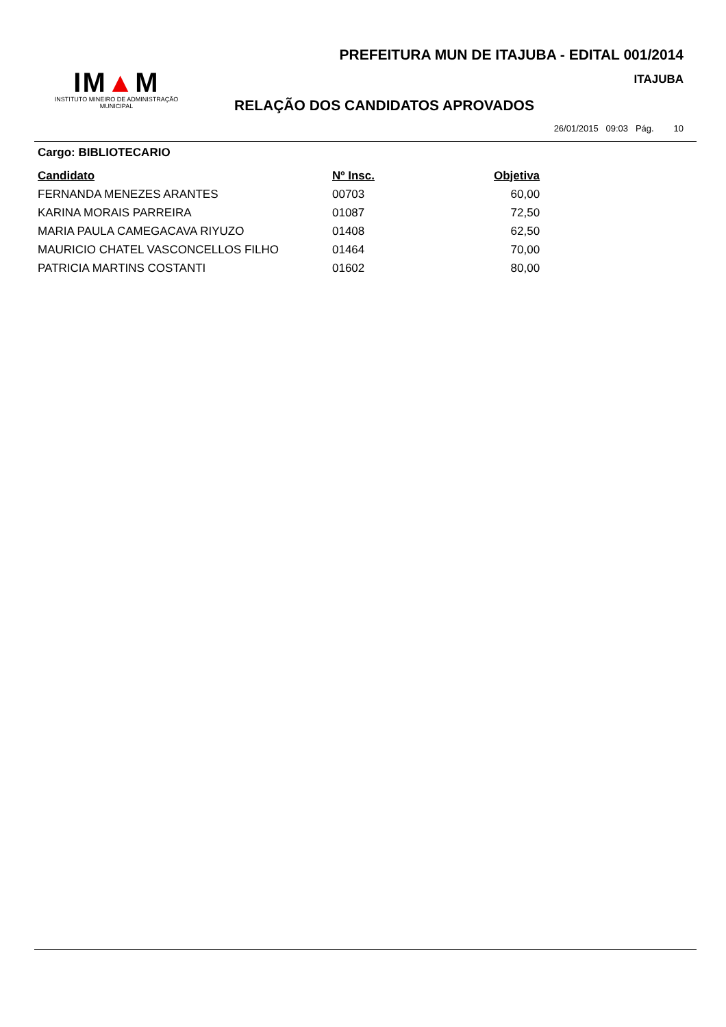PREFEITURA MUN DE ITAJUBA - EDITAL 001/2014
ITAJUBA
IM▲M
INSTITUTO MINEIRO DE ADMINISTRAÇÃO MUNICIPAL
RELAÇÃO DOS CANDIDATOS APROVADOS
26/01/2015 09:03 Pág. 10
Cargo: BIBLIOTECARIO
| Candidato | Nº Insc. | Objetiva |
| --- | --- | --- |
| FERNANDA MENEZES ARANTES | 00703 | 60,00 |
| KARINA MORAIS PARREIRA | 01087 | 72,50 |
| MARIA PAULA CAMEGACAVA RIYUZO | 01408 | 62,50 |
| MAURICIO CHATEL VASCONCELLOS FILHO | 01464 | 70,00 |
| PATRICIA MARTINS COSTANTI | 01602 | 80,00 |